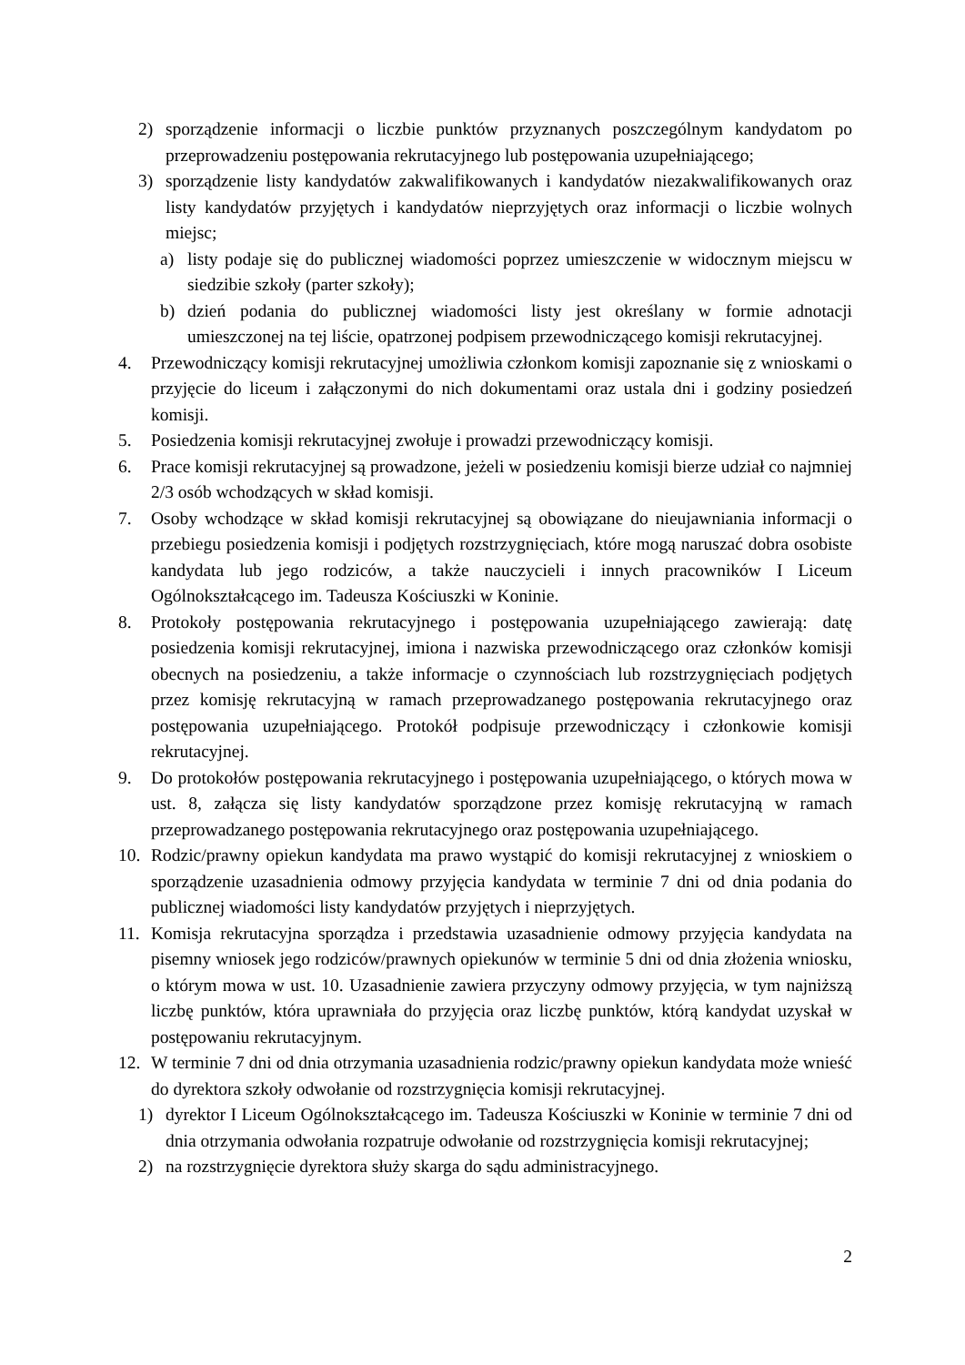2) sporządzenie informacji o liczbie punktów przyznanych poszczególnym kandydatom po przeprowadzeniu postępowania rekrutacyjnego lub postępowania uzupełniającego;
3) sporządzenie listy kandydatów zakwalifikowanych i kandydatów niezakwalifikowanych oraz listy kandydatów przyjętych i kandydatów nieprzyjętych oraz informacji o liczbie wolnych miejsc;
a) listy podaje się do publicznej wiadomości poprzez umieszczenie w widocznym miejscu w siedzibie szkoły (parter szkoły);
b) dzień podania do publicznej wiadomości listy jest określany w formie adnotacji umieszczonej na tej liście, opatrzonej podpisem przewodniczącego komisji rekrutacyjnej.
4. Przewodniczący komisji rekrutacyjnej umożliwia członkom komisji zapoznanie się z wnioskami o przyjęcie do liceum i załączonymi do nich dokumentami oraz ustala dni i godziny posiedzeń komisji.
5. Posiedzenia komisji rekrutacyjnej zwołuje i prowadzi przewodniczący komisji.
6. Prace komisji rekrutacyjnej są prowadzone, jeżeli w posiedzeniu komisji bierze udział co najmniej 2/3 osób wchodzących w skład komisji.
7. Osoby wchodzące w skład komisji rekrutacyjnej są obowiązane do nieujawniania informacji o przebiegu posiedzenia komisji i podjętych rozstrzygnięciach, które mogą naruszać dobra osobiste kandydata lub jego rodziców, a także nauczycieli i innych pracowników I Liceum Ogólnokształcącego im. Tadeusza Kościuszki w Koninie.
8. Protokoły postępowania rekrutacyjnego i postępowania uzupełniającego zawierają: datę posiedzenia komisji rekrutacyjnej, imiona i nazwiska przewodniczącego oraz członków komisji obecnych na posiedzeniu, a także informacje o czynnościach lub rozstrzygnięciach podjętych przez komisję rekrutacyjną w ramach przeprowadzanego postępowania rekrutacyjnego oraz postępowania uzupełniającego. Protokół podpisuje przewodniczący i członkowie komisji rekrutacyjnej.
9. Do protokołów postępowania rekrutacyjnego i postępowania uzupełniającego, o których mowa w ust. 8, załącza się listy kandydatów sporządzone przez komisję rekrutacyjną w ramach przeprowadzanego postępowania rekrutacyjnego oraz postępowania uzupełniającego.
10. Rodzic/prawny opiekun kandydata ma prawo wystąpić do komisji rekrutacyjnej z wnioskiem o sporządzenie uzasadnienia odmowy przyjęcia kandydata w terminie 7 dni od dnia podania do publicznej wiadomości listy kandydatów przyjętych i nieprzyjętych.
11. Komisja rekrutacyjna sporządza i przedstawia uzasadnienie odmowy przyjęcia kandydata na pisemny wniosek jego rodziców/prawnych opiekunów w terminie 5 dni od dnia złożenia wniosku, o którym mowa w ust. 10. Uzasadnienie zawiera przyczyny odmowy przyjęcia, w tym najniższą liczbę punktów, która uprawniała do przyjęcia oraz liczbę punktów, którą kandydat uzyskał w postępowaniu rekrutacyjnym.
12. W terminie 7 dni od dnia otrzymania uzasadnienia rodzic/prawny opiekun kandydata może wnieść do dyrektora szkoły odwołanie od rozstrzygnięcia komisji rekrutacyjnej.
1) dyrektor I Liceum Ogólnokształcącego im. Tadeusza Kościuszki w Koninie w terminie 7 dni od dnia otrzymania odwołania rozpatruje odwołanie od rozstrzygnięcia komisji rekrutacyjnej;
2) na rozstrzygnięcie dyrektora służy skarga do sądu administracyjnego.
2